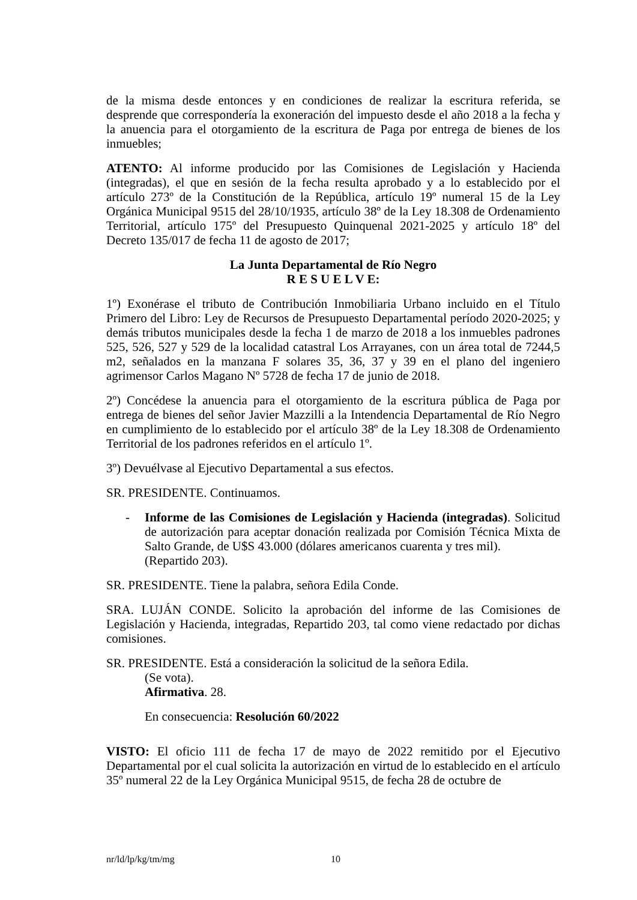de la misma desde entonces y en condiciones de realizar la escritura referida, se desprende que correspondería la exoneración del impuesto desde el año 2018 a la fecha y la anuencia para el otorgamiento de la escritura de Paga por entrega de bienes de los inmuebles;
ATENTO: Al informe producido por las Comisiones de Legislación y Hacienda (integradas), el que en sesión de la fecha resulta aprobado y a lo establecido por el artículo 273º de la Constitución de la República, artículo 19º numeral 15 de la Ley Orgánica Municipal 9515 del 28/10/1935, artículo 38º de la Ley 18.308 de Ordenamiento Territorial, artículo 175º del Presupuesto Quinquenal 2021-2025 y artículo 18º del Decreto 135/017 de fecha 11 de agosto de 2017;
La Junta Departamental de Río Negro
R E S U E L V E:
1º) Exonérase el tributo de Contribución Inmobiliaria Urbano incluido en el Título Primero del Libro: Ley de Recursos de Presupuesto Departamental período 2020-2025; y demás tributos municipales desde la fecha 1 de marzo de 2018 a los inmuebles padrones 525, 526, 527 y 529 de la localidad catastral Los Arrayanes, con un área total de 7244,5 m2, señalados en la manzana F solares 35, 36, 37 y 39 en el plano del ingeniero agrimensor Carlos Magano Nº 5728 de fecha 17 de junio de 2018.
2º) Concédese la anuencia para el otorgamiento de la escritura pública de Paga por entrega de bienes del señor Javier Mazzilli a la Intendencia Departamental de Río Negro en cumplimiento de lo establecido por el artículo 38º de la Ley 18.308 de Ordenamiento Territorial de los padrones referidos en el artículo 1º.
3º) Devuélvase al Ejecutivo Departamental a sus efectos.
SR. PRESIDENTE. Continuamos.
- Informe de las Comisiones de Legislación y Hacienda (integradas). Solicitud de autorización para aceptar donación realizada por Comisión Técnica Mixta de Salto Grande, de U$S 43.000 (dólares americanos cuarenta y tres mil).
(Repartido 203).
SR. PRESIDENTE. Tiene la palabra, señora Edila Conde.
SRA. LUJÁN CONDE. Solicito la aprobación del informe de las Comisiones de Legislación y Hacienda, integradas, Repartido 203, tal como viene redactado por dichas comisiones.
SR. PRESIDENTE. Está a consideración la solicitud de la señora Edila.
(Se vota).
Afirmativa. 28.
En consecuencia: Resolución 60/2022
VISTO: El oficio 111 de fecha 17 de mayo de 2022 remitido por el Ejecutivo Departamental por el cual solicita la autorización en virtud de lo establecido en el artículo 35º numeral 22 de la Ley Orgánica Municipal 9515, de fecha 28 de octubre de
nr/ld/lp/kg/tm/mg 10